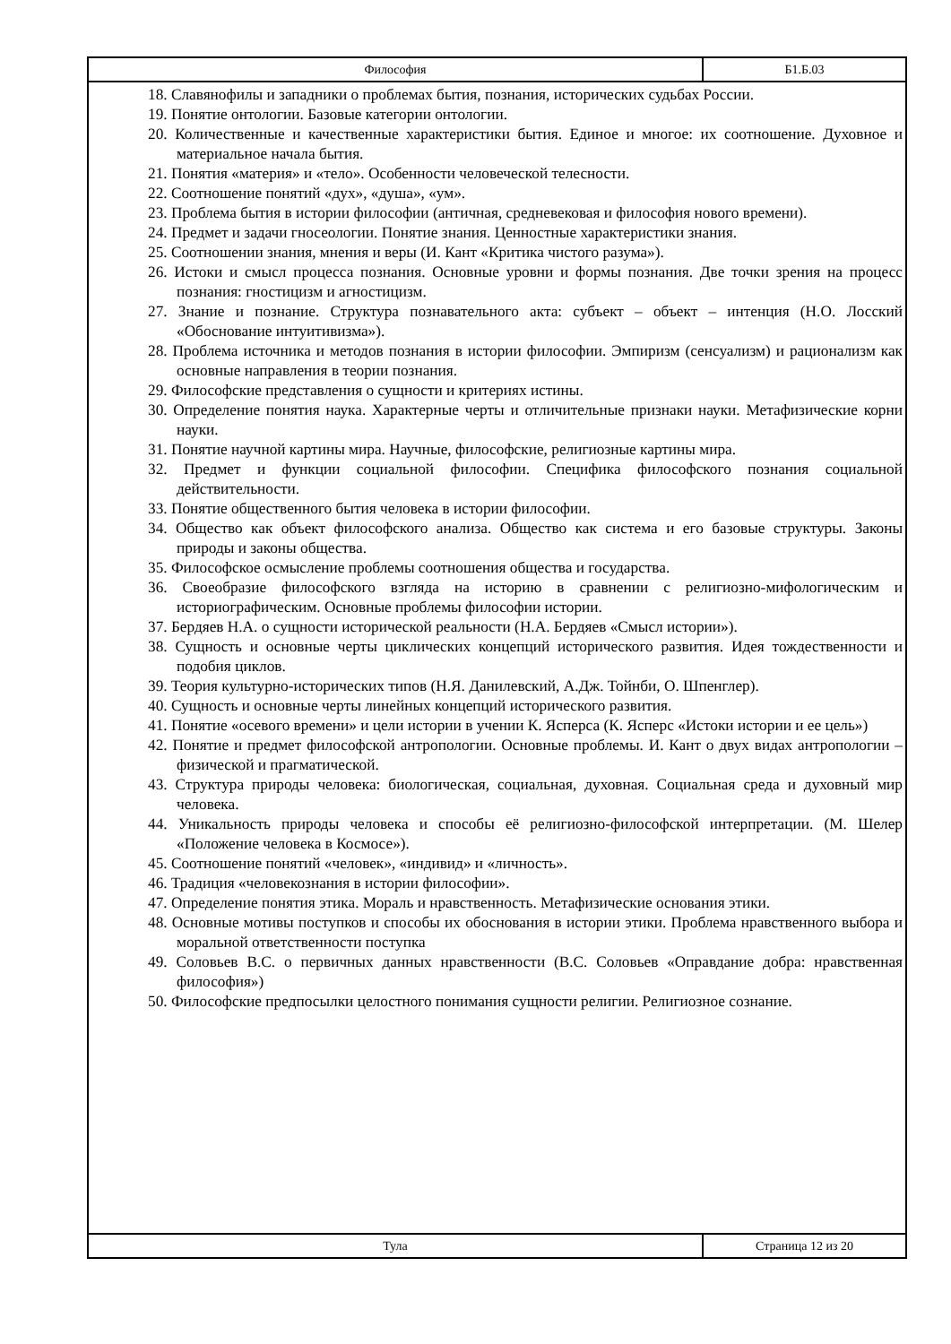Философия Б1.Б.03
18. Славянофилы и западники о проблемах бытия, познания, исторических судьбах России.
19. Понятие онтологии. Базовые категории онтологии.
20. Количественные и качественные характеристики бытия. Единое и многое: их соотношение. Духовное и материальное начала бытия.
21. Понятия «материя» и «тело». Особенности человеческой телесности.
22. Соотношение понятий «дух», «душа», «ум».
23. Проблема бытия в истории философии (античная, средневековая и философия нового времени).
24. Предмет и задачи гносеологии. Понятие знания. Ценностные характеристики знания.
25. Соотношении знания, мнения и веры (И. Кант «Критика чистого разума»).
26. Истоки и смысл процесса познания. Основные уровни и формы познания. Две точки зрения на процесс познания: гностицизм и агностицизм.
27. Знание и познание. Структура познавательного акта: субъект – объект – интенция (Н.О. Лосский «Обоснование интуитивизма»).
28. Проблема источника и методов познания в истории философии. Эмпиризм (сенсуализм) и рационализм как основные направления в теории познания.
29. Философские представления о сущности и критериях истины.
30. Определение понятия наука. Характерные черты и отличительные признаки науки. Метафизические корни науки.
31. Понятие научной картины мира. Научные, философские, религиозные картины мира.
32. Предмет и функции социальной философии. Специфика философского познания социальной действительности.
33. Понятие общественного бытия человека в истории философии.
34. Общество как объект философского анализа. Общество как система и его базовые структуры. Законы природы и законы общества.
35. Философское осмысление проблемы соотношения общества и государства.
36. Своеобразие философского взгляда на историю в сравнении с религиозно-мифологическим и историографическим. Основные проблемы философии истории.
37. Бердяев Н.А. о сущности исторической реальности (Н.А. Бердяев «Смысл истории»).
38. Сущность и основные черты циклических концепций исторического развития. Идея тождественности и подобия циклов.
39. Теория культурно-исторических типов (Н.Я. Данилевский, А.Дж. Тойнби, О. Шпенглер).
40. Сущность и основные черты линейных концепций исторического развития.
41. Понятие «осевого времени» и цели истории в учении К. Ясперса (К. Ясперс «Истоки истории и ее цель»)
42. Понятие и предмет философской антропологии. Основные проблемы. И. Кант о двух видах антропологии – физической и прагматической.
43. Структура природы человека: биологическая, социальная, духовная. Социальная среда и духовный мир человека.
44. Уникальность природы человека и способы её религиозно-философской интерпретации. (М. Шелер «Положение человека в Космосе»).
45. Соотношение понятий «человек», «индивид» и «личность».
46. Традиция «человекознания в истории философии».
47. Определение понятия этика. Мораль и нравственность. Метафизические основания этики.
48. Основные мотивы поступков и способы их обоснования в истории этики. Проблема нравственного выбора и моральной ответственности поступка
49. Соловьев В.С. о первичных данных нравственности (В.С. Соловьев «Оправдание добра: нравственная философия»)
50. Философские предпосылки целостного понимания сущности религии. Религиозное сознание.
Тула Страница 12 из 20